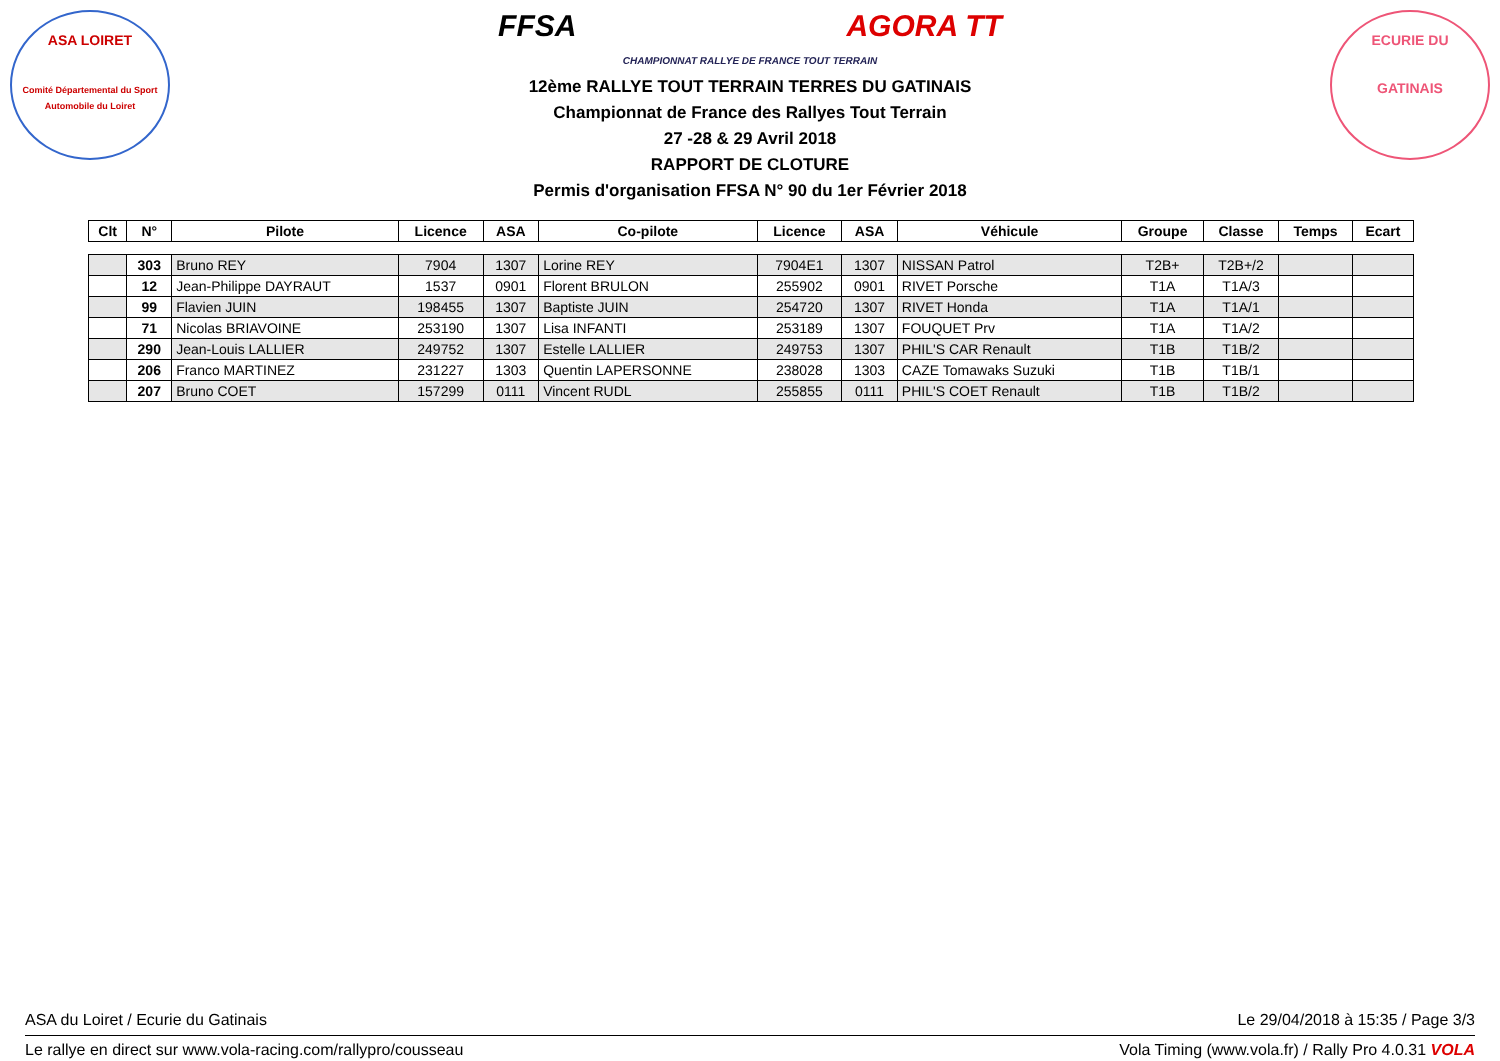ASA LOIRET
Comité Départemental du Sport Automobile du Loiret
FFSA AGORA TT
CHAMPIONNAT RALLYE DE FRANCE TOUT TERRAIN
12ème RALLYE TOUT TERRAIN TERRES DU GATINAIS
Championnat de France des Rallyes Tout Terrain
27 -28 & 29 Avril 2018
RAPPORT DE CLOTURE
Permis d'organisation FFSA N° 90 du 1er Février 2018
ECURIE DU
GATINAIS
| Clt | N° | Pilote | Licence | ASA | Co-pilote | Licence | ASA | Véhicule | Groupe | Classe | Temps | Ecart |
| --- | --- | --- | --- | --- | --- | --- | --- | --- | --- | --- | --- | --- |
| | 303 | Bruno REY | 7904 | 1307 | Lorine REY | 7904E1 | 1307 | NISSAN Patrol | T2B+ | T2B+/2 | | |
| | 12 | Jean-Philippe DAYRAUT | 1537 | 0901 | Florent BRULON | 255902 | 0901 | RIVET Porsche | T1A | T1A/3 | | |
| | 99 | Flavien JUIN | 198455 | 1307 | Baptiste JUIN | 254720 | 1307 | RIVET Honda | T1A | T1A/1 | | |
| | 71 | Nicolas BRIAVOINE | 253190 | 1307 | Lisa INFANTI | 253189 | 1307 | FOUQUET Prv | T1A | T1A/2 | | |
| | 290 | Jean-Louis LALLIER | 249752 | 1307 | Estelle LALLIER | 249753 | 1307 | PHIL'S CAR Renault | T1B | T1B/2 | | |
| | 206 | Franco MARTINEZ | 231227 | 1303 | Quentin LAPERSONNE | 238028 | 1303 | CAZE Tomawaks Suzuki | T1B | T1B/1 | | |
| | 207 | Bruno COET | 157299 | 0111 | Vincent RUDL | 255855 | 0111 | PHIL'S COET Renault | T1B | T1B/2 | | |
ASA du Loiret / Ecurie du Gatinais Le 29/04/2018 à 15:35 / Page 3/3
Le rallye en direct sur www.vola-racing.com/rallypro/cousseau Vola Timing (www.vola.fr) / Rally Pro 4.0.31 VOLA